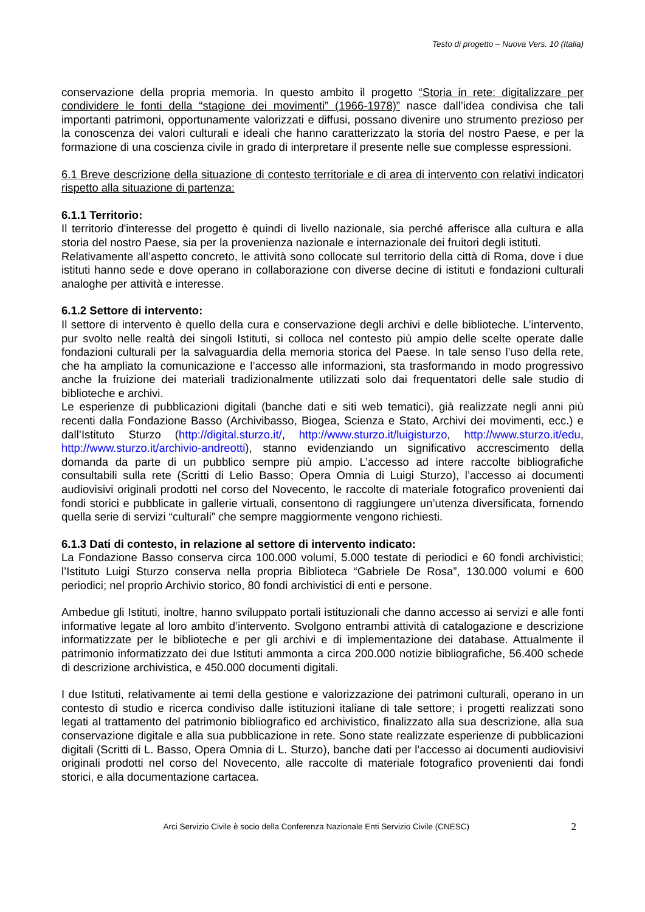Testo di progetto – Nuova Vers. 10 (Italia)
conservazione della propria memoria. In questo ambito il progetto “Storia in rete: digitalizzare per condividere le fonti della “stagione dei movimenti” (1966-1978)” nasce dall’idea condivisa che tali importanti patrimoni, opportunamente valorizzati e diffusi, possano divenire uno strumento prezioso per la conoscenza dei valori culturali e ideali che hanno caratterizzato la storia del nostro Paese, e per la formazione di una coscienza civile in grado di interpretare il presente nelle sue complesse espressioni.
6.1 Breve descrizione della situazione di contesto territoriale e di area di intervento con relativi indicatori rispetto alla situazione di partenza:
6.1.1 Territorio:
Il territorio d'interesse del progetto è quindi di livello nazionale, sia perché afferisce alla cultura e alla storia del nostro Paese, sia per la provenienza nazionale e internazionale dei fruitori degli istituti.
Relativamente all’aspetto concreto, le attività sono collocate sul territorio della città di Roma, dove i due istituti hanno sede e dove operano in collaborazione con diverse decine di istituti e fondazioni culturali analoghe per attività e interesse.
6.1.2 Settore di intervento:
Il settore di intervento è quello della cura e conservazione degli archivi e delle biblioteche. L’intervento, pur svolto nelle realtà dei singoli Istituti, si colloca nel contesto più ampio delle scelte operate dalle fondazioni culturali per la salvaguardia della memoria storica del Paese. In tale senso l’uso della rete, che ha ampliato la comunicazione e l’accesso alle informazioni, sta trasformando in modo progressivo anche la fruizione dei materiali tradizionalmente utilizzati solo dai frequentatori delle sale studio di biblioteche e archivi.
Le esperienze di pubblicazioni digitali (banche dati e siti web tematici), già realizzate negli anni più recenti dalla Fondazione Basso (Archivibasso, Biogea, Scienza e Stato, Archivi dei movimenti, ecc.) e dall’Istituto Sturzo (http://digital.sturzo.it/, http://www.sturzo.it/luigisturzo, http://www.sturzo.it/edu, http://www.sturzo.it/archivio-andreotti), stanno evidenziando un significativo accrescimento della domanda da parte di un pubblico sempre più ampio. L’accesso ad intere raccolte bibliografiche consultabili sulla rete (Scritti di Lelio Basso; Opera Omnia di Luigi Sturzo), l’accesso ai documenti audiovisivi originali prodotti nel corso del Novecento, le raccolte di materiale fotografico provenienti dai fondi storici e pubblicate in gallerie virtuali, consentono di raggiungere un’utenza diversificata, fornendo quella serie di servizi “culturali” che sempre maggiormente vengono richiesti.
6.1.3 Dati di contesto, in relazione al settore di intervento indicato:
La Fondazione Basso conserva circa 100.000 volumi, 5.000 testate di periodici e 60 fondi archivistici; l’Istituto Luigi Sturzo conserva nella propria Biblioteca “Gabriele De Rosa”, 130.000 volumi e 600 periodici; nel proprio Archivio storico, 80 fondi archivistici di enti e persone.
Ambedue gli Istituti, inoltre, hanno sviluppato portali istituzionali che danno accesso ai servizi e alle fonti informative legate al loro ambito d’intervento. Svolgono entrambi attività di catalogazione e descrizione informatizzate per le biblioteche e per gli archivi e di implementazione dei database. Attualmente il patrimonio informatizzato dei due Istituti ammonta a circa 200.000 notizie bibliografiche, 56.400 schede di descrizione archivistica, e 450.000 documenti digitali.
I due Istituti, relativamente ai temi della gestione e valorizzazione dei patrimoni culturali, operano in un contesto di studio e ricerca condiviso dalle istituzioni italiane di tale settore; i progetti realizzati sono legati al trattamento del patrimonio bibliografico ed archivistico, finalizzato alla sua descrizione, alla sua conservazione digitale e alla sua pubblicazione in rete. Sono state realizzate esperienze di pubblicazioni digitali (Scritti di L. Basso, Opera Omnia di L. Sturzo), banche dati per l’accesso ai documenti audiovisivi originali prodotti nel corso del Novecento, alle raccolte di materiale fotografico provenienti dai fondi storici, e alla documentazione cartacea.
Arci Servizio Civile è socio della Conferenza Nazionale Enti Servizio Civile (CNESC) 2